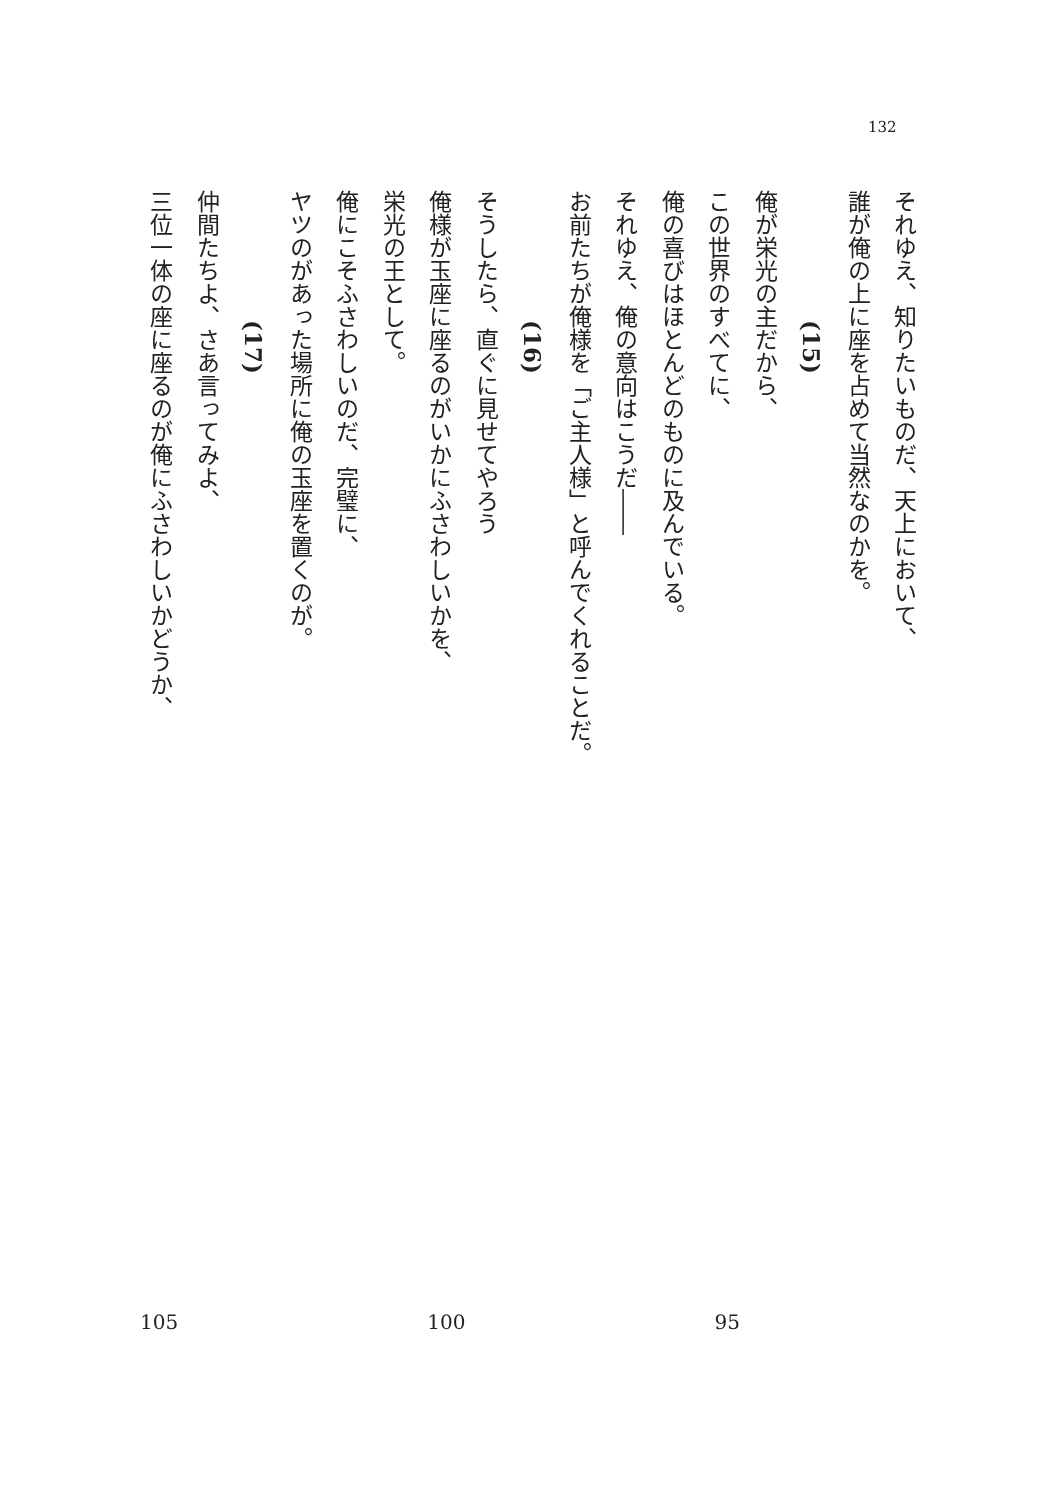132
それゆえ、知りたいものだ、天上において、
誰が俺の上に座を占めて当然なのかを。
(15)
俺が栄光の主だから、
この世界のすべてに、
俺の喜びはほとんどのものに及んでいる。
それゆえ、俺の意向はこうだ――
お前たちが俺様を「ご主人様」と呼んでくれることだ。
(16)
そうしたら、直ぐに見せてやろう
俺様が玉座に座るのがいかにふさわしいかを、
栄光の王として。
俺にこそふさわしいのだ、完璧に、
ヤツのがあった場所に俺の玉座を置くのが。
(17)
仲間たちよ、さあ言ってみよ、
三位一体の座に座るのが俺にふさわしいかどうか、
105 100 95